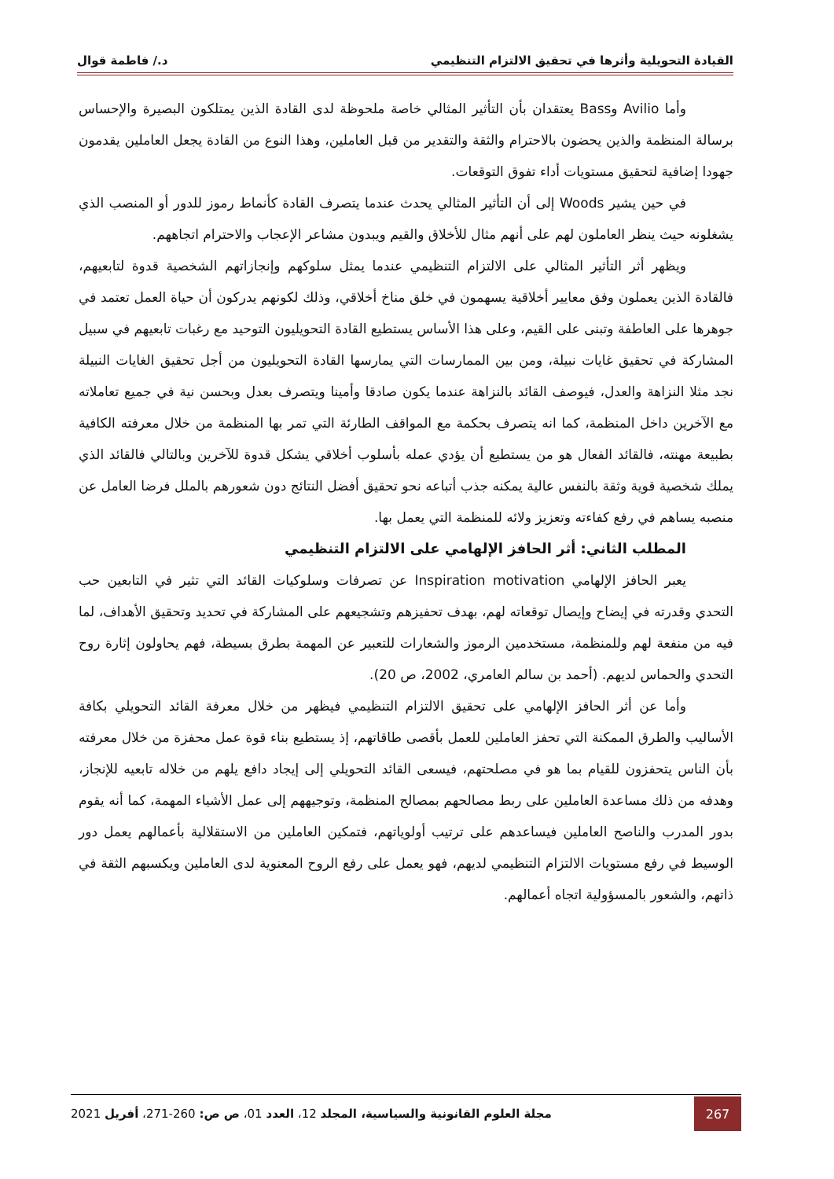القيادة التحويلية وأثرها في تحقيق الالتزام التنظيمي د./ فاطمة قوال
وأما Avilio وBass يعتقدان بأن التأثير المثالي خاصة ملحوظة لدى القادة الذين يمتلكون البصيرة والإحساس برسالة المنظمة والذين يحضون بالاحترام والثقة والتقدير من قبل العاملين، وهذا النوع من القادة يجعل العاملين يقدمون جهودا إضافية لتحقيق مستويات أداء تفوق التوقعات.
في حين يشير Woods إلى أن التأثير المثالي يحدث عندما يتصرف القادة كأنماط رموز للدور أو المنصب الذي يشغلونه حيث ينظر العاملون لهم على أنهم مثال للأخلاق والقيم ويبدون مشاعر الإعجاب والاحترام اتجاههم.
ويظهر أثر التأثير المثالي على الالتزام التنظيمي عندما يمثل سلوكهم وإنجازاتهم الشخصية قدوة لتابعيهم، فالقادة الذين يعملون وفق معايير أخلاقية يسهمون في خلق مناخ أخلاقي، وذلك لكونهم يدركون أن حياة العمل تعتمد في جوهرها على العاطفة وتبنى على القيم، وعلى هذا الأساس يستطيع القادة التحويليون التوحيد مع رغبات تابعيهم في سبيل المشاركة في تحقيق غايات نبيلة، ومن بين الممارسات التي يمارسها القادة التحويليون من أجل تحقيق الغايات النبيلة نجد مثلا النزاهة والعدل، فيوصف القائد بالنزاهة عندما يكون صادقا وأمينا ويتصرف بعدل وبحسن نية في جميع تعاملاته مع الآخرين داخل المنظمة، كما انه يتصرف بحكمة مع المواقف الطارئة التي تمر بها المنظمة من خلال معرفته الكافية بطبيعة مهنته، فالقائد الفعال هو من يستطيع أن يؤدي عمله بأسلوب أخلاقي يشكل قدوة للآخرين وبالتالي فالقائد الذي يملك شخصية قوية وثقة بالنفس عالية يمكنه جذب أتباعه نحو تحقيق أفضل النتائج دون شعورهم بالملل فرضا العامل عن منصبه يساهم في رفع كفاءته وتعزيز ولائه للمنظمة التي يعمل بها.
المطلب الثاني: أثر الحافز الإلهامي على الالتزام التنظيمي
يعبر الحافز الإلهامي Inspiration motivation عن تصرفات وسلوكيات القائد التي تثير في التابعين حب التحدي وقدرته في إيضاح وإيصال توقعاته لهم، بهدف تحفيزهم وتشجيعهم على المشاركة في تحديد وتحقيق الأهداف، لما فيه من منفعة لهم وللمنظمة، مستخدمين الرموز والشعارات للتعبير عن المهمة بطرق بسيطة، فهم يحاولون إثارة روح التحدي والحماس لديهم. (أحمد بن سالم العامري، 2002، ص 20).
وأما عن أثر الحافز الإلهامي على تحقيق الالتزام التنظيمي فيظهر من خلال معرفة القائد التحويلي بكافة الأساليب والطرق الممكنة التي تحفز العاملين للعمل بأقصى طاقاتهم، إذ يستطيع بناء قوة عمل محفزة من خلال معرفته بأن الناس يتحفزون للقيام بما هو في مصلحتهم، فيسعى القائد التحويلي إلى إيجاد دافع يلهم من خلاله تابعيه للإنجاز، وهدفه من ذلك مساعدة العاملين على ربط مصالحهم بمصالح المنظمة، وتوجيههم إلى عمل الأشياء المهمة، كما أنه يقوم بدور المدرب والناصح العاملين فيساعدهم على ترتيب أولوياتهم، فتمكين العاملين من الاستقلالية بأعمالهم يعمل دور الوسيط في رفع مستويات الالتزام التنظيمي لديهم، فهو يعمل على رفع الروح المعنوية لدى العاملين ويكسبهم الثقة في ذاتهم، والشعور بالمسؤولية اتجاه أعمالهم.
267 مجلة العلوم القانونية والسياسية، المجلد 12، العدد 01، ص ص: 260-271، أفريل 2021